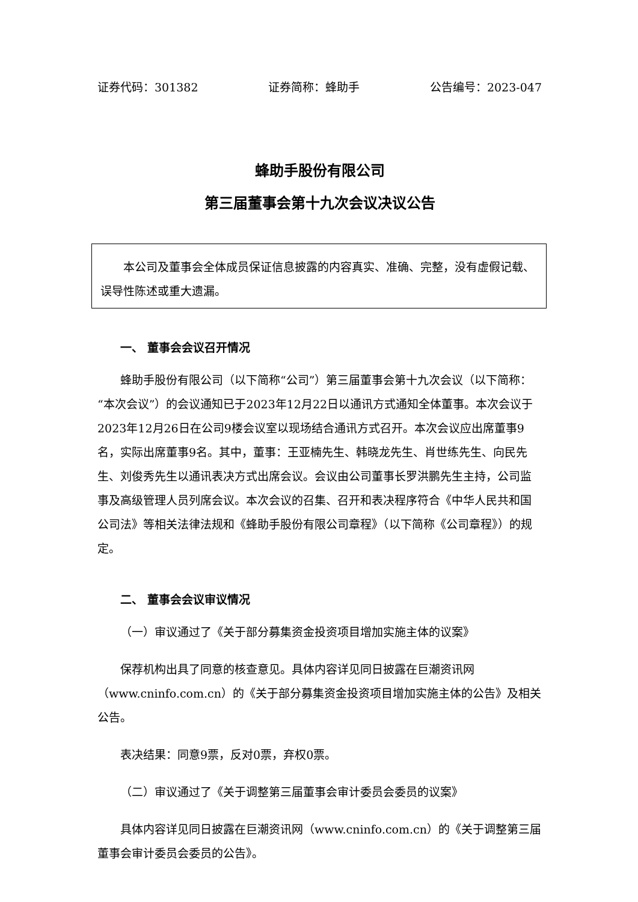证券代码：301382 证券简称：蜂助手 公告编号：2023-047
蜂助手股份有限公司
第三届董事会第十九次会议决议公告
本公司及董事会全体成员保证信息披露的内容真实、准确、完整，没有虚假记载、误导性陈述或重大遗漏。
一、 董事会会议召开情况
蜂助手股份有限公司（以下简称“公司”）第三届董事会第十九次会议（以下简称：“本次会议”）的会议通知已于2023年12月22日以通讯方式通知全体董事。本次会议于2023年12月26日在公司9楼会议室以现场结合通讯方式召开。本次会议应出席董事9名，实际出席董事9名。其中，董事：王亚楠先生、韩晓龙先生、肖世练先生、向民先生、刘俊秀先生以通讯表决方式出席会议。会议由公司董事长罗洪鹏先生主持，公司监事及高级管理人员列席会议。本次会议的召集、召开和表决程序符合《中华人民共和国公司法》等相关法律法规和《蜂助手股份有限公司章程》（以下简称《公司章程》）的规定。
二、 董事会会议审议情况
（一）审议通过了《关于部分募集资金投资项目增加实施主体的议案》
保荐机构出具了同意的核查意见。具体内容详见同日披露在巨潮资讯网（www.cninfo.com.cn）的《关于部分募集资金投资项目增加实施主体的公告》及相关公告。
表决结果：同意9票，反对0票，弃权0票。
（二）审议通过了《关于调整第三届董事会审计委员会委员的议案》
具体内容详见同日披露在巨潮资讯网（www.cninfo.com.cn）的《关于调整第三届董事会审计委员会委员的公告》。